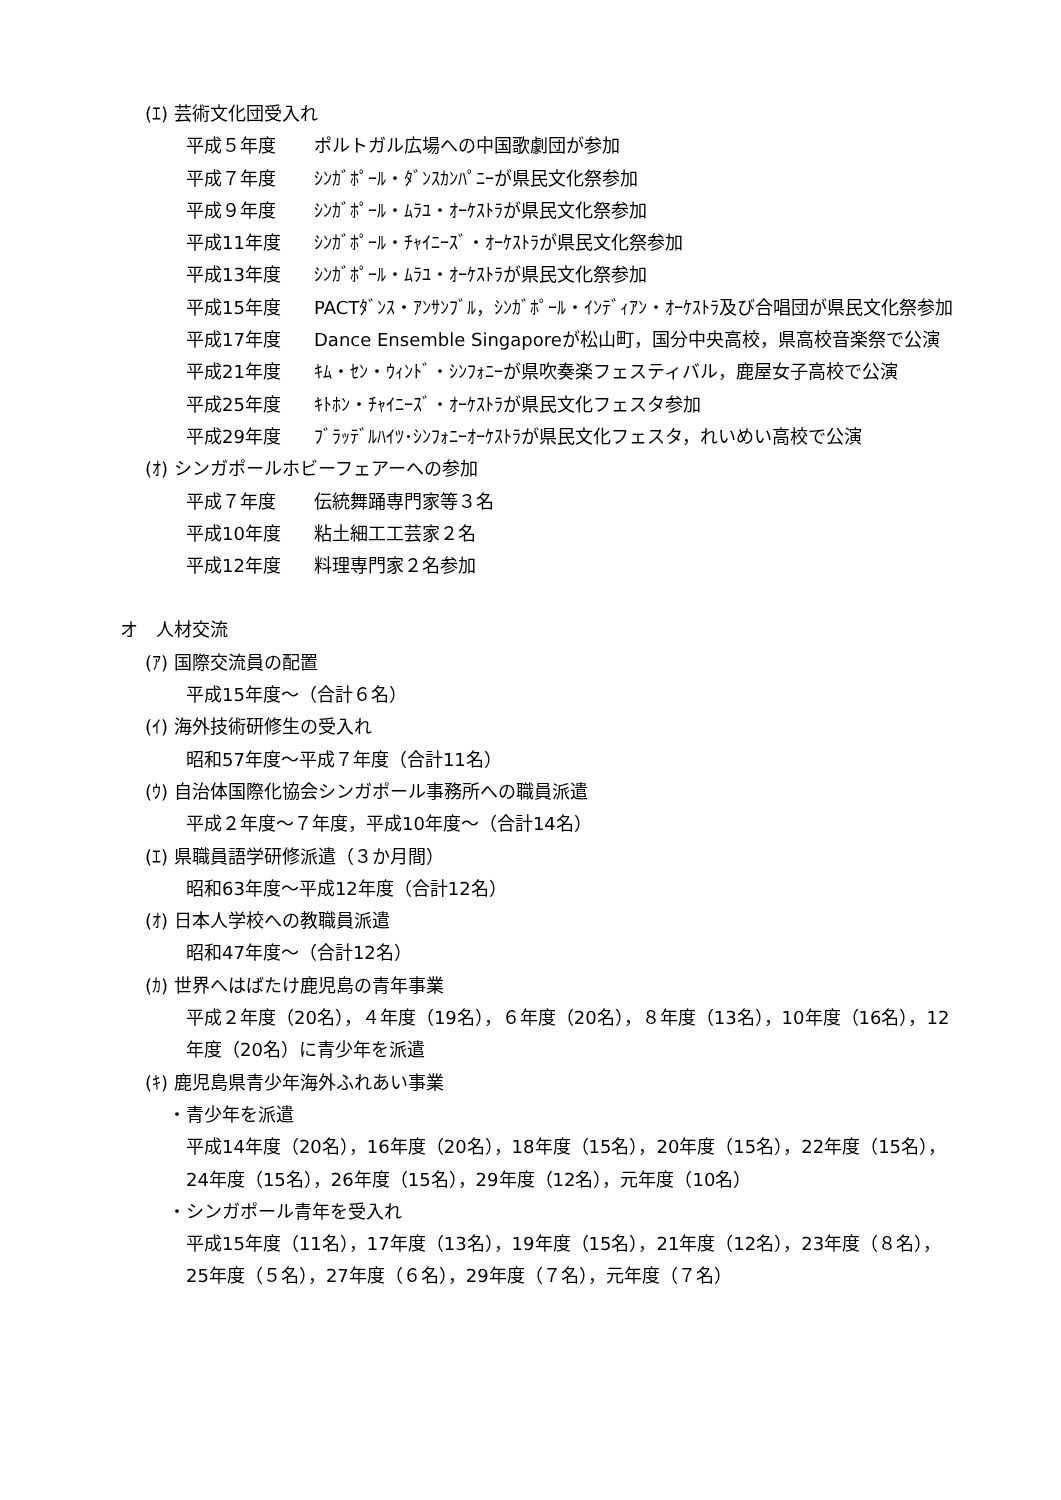(ｴ) 芸術文化団受入れ
平成５年度 ポルトガル広場への中国歌劇団が参加
平成７年度 ｼﾝｶﾞﾎﾟｰﾙ・ﾀﾞﾝｽｶﾝﾊﾟﾆｰが県民文化祭参加
平成９年度 ｼﾝｶﾞﾎﾟｰﾙ・ﾑﾗﾕ・ｵｰｹｽﾄﾗが県民文化祭参加
平成11年度 ｼﾝｶﾞﾎﾟｰﾙ・ﾁｬｲﾆｰｽﾞ・ｵｰｹｽﾄﾗが県民文化祭参加
平成13年度 ｼﾝｶﾞﾎﾟｰﾙ・ﾑﾗﾕ・ｵｰｹｽﾄﾗが県民文化祭参加
平成15年度 PACTﾀﾞﾝｽ・ｱﾝｻﾝﾌﾞﾙ，ｼﾝｶﾞﾎﾟｰﾙ・ｲﾝﾃﾞｨｱﾝ・ｵｰｹｽﾄﾗ及び合唱団が県民文化祭参加
平成17年度 Dance Ensemble Singaporeが松山町，国分中央高校，県高校音楽祭で公演
平成21年度 ｷﾑ・ｾﾝ・ｳｨﾝﾄﾞ・ｼﾝﾌｫﾆｰが県吹奏楽フェスティバル，鹿屋女子高校で公演
平成25年度 ｷﾄﾎﾝ・ﾁｬｲﾆｰｽﾞ・ｵｰｹｽﾄﾗが県民文化フェスタ参加
平成29年度 ﾌﾞﾗｯﾃﾞﾙﾊｲﾂ･ｼﾝﾌｫﾆｰｵｰｹｽﾄﾗが県民文化フェスタ，れいめい高校で公演
(ｵ) シンガポールホビーフェアーへの参加
平成７年度 伝統舞踊専門家等３名
平成10年度 粘土細工工芸家２名
平成12年度 料理専門家２名参加
オ　人材交流
(ｱ) 国際交流員の配置
平成15年度～（合計６名）
(ｲ) 海外技術研修生の受入れ
昭和57年度～平成７年度（合計11名）
(ｳ) 自治体国際化協会シンガポール事務所への職員派遣
平成２年度～７年度，平成10年度～（合計14名）
(ｴ) 県職員語学研修派遣（３か月間）
昭和63年度～平成12年度（合計12名）
(ｵ) 日本人学校への教職員派遣
昭和47年度～（合計12名）
(ｶ) 世界へはばたけ鹿児島の青年事業
平成２年度（20名），４年度（19名），６年度（20名），８年度（13名），10年度（16名），12年度（20名）に青少年を派遣
(ｷ) 鹿児島県青少年海外ふれあい事業
・青少年を派遣
平成14年度（20名），16年度（20名），18年度（15名），20年度（15名），22年度（15名），24年度（15名），26年度（15名），29年度（12名），元年度（10名）
・シンガポール青年を受入れ
平成15年度（11名），17年度（13名），19年度（15名），21年度（12名），23年度（８名），25年度（５名），27年度（６名），29年度（７名），元年度（７名）